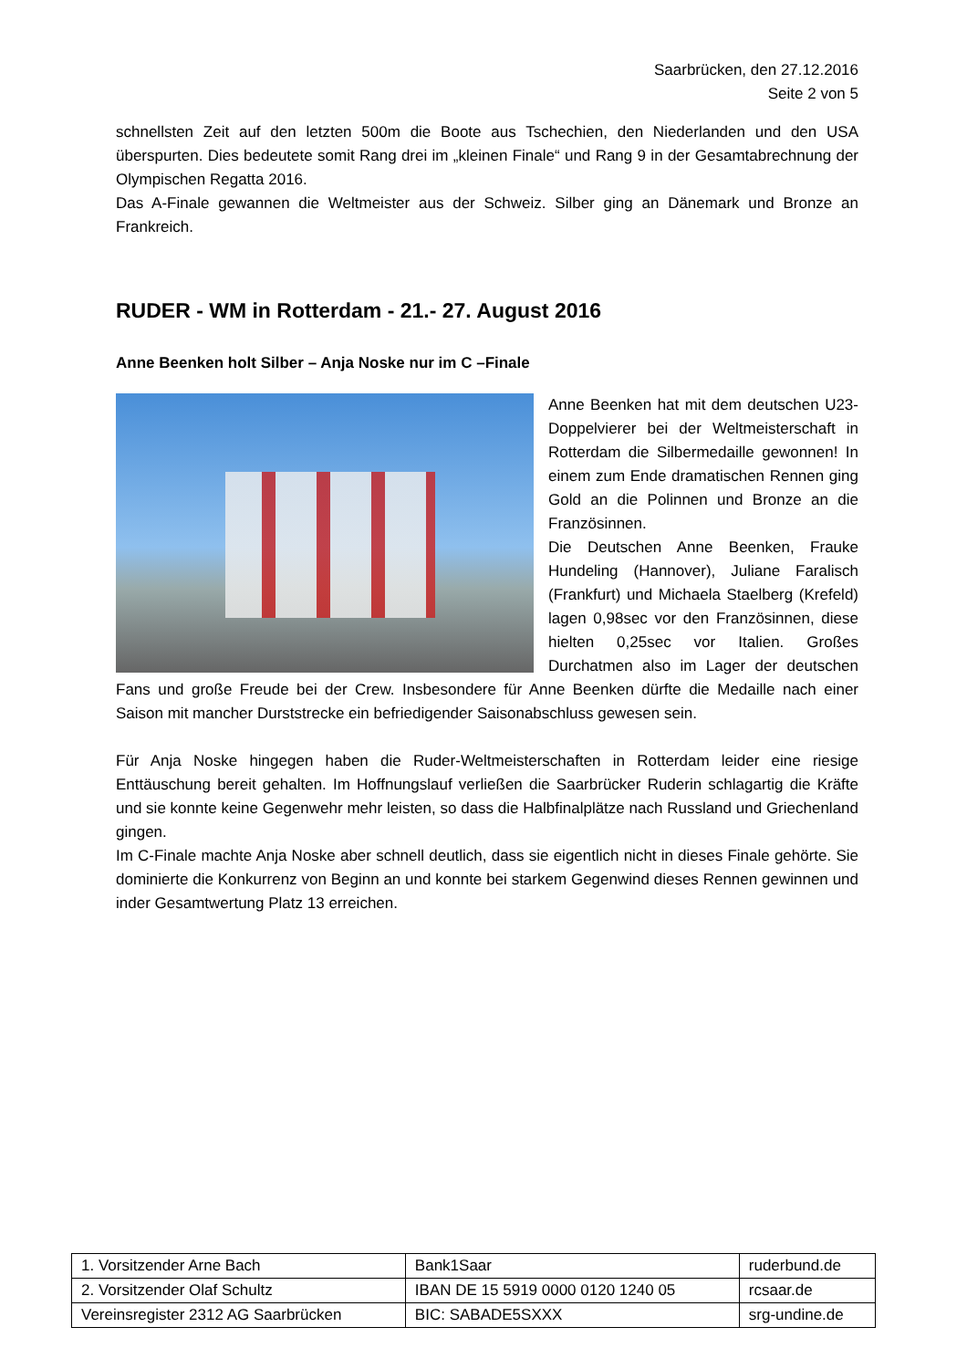Saarbrücken, den 27.12.2016
Seite 2 von 5
schnellsten Zeit auf den letzten 500m die Boote aus Tschechien, den Niederlanden und den USA überspurten. Dies bedeutete somit Rang drei im „kleinen Finale“ und Rang 9 in der Gesamtabrechnung der Olympischen Regatta 2016.
Das A-Finale gewannen die Weltmeister aus der Schweiz. Silber ging an Dänemark und Bronze an Frankreich.
RUDER - WM in Rotterdam - 21.- 27. August 2016
Anne Beenken holt Silber – Anja Noske nur im C –Finale
Anne Beenken hat mit dem deutschen U23-Doppelvierer bei der Weltmeisterschaft in Rotterdam die Silbermedaille gewonnen! In einem zum Ende dramatischen Rennen ging Gold an die Polinnen und Bronze an die Französinnen.
Die Deutschen Anne Beenken, Frauke Hundeling (Hannover), Juliane Faralisch (Frankfurt) und Michaela Staelberg (Krefeld) lagen 0,98sec vor den Französinnen, diese hielten 0,25sec vor Italien. Großes Durchatmen also im Lager der deutschen Fans und große Freude bei der Crew. Insbesondere für Anne Beenken dürfte die Medaille nach einer Saison mit mancher Durststrecke ein befriedigender Saisonabschluss gewesen sein.
Für Anja Noske hingegen haben die Ruder-Weltmeisterschaften in Rotterdam leider eine riesige Enttäuschung bereit gehalten. Im Hoffnungslauf verließen die Saarbrücker Ruderin schlagartig die Kräfte und sie konnte keine Gegenwehr mehr leisten, so dass die Halbfinalplätze nach Russland und Griechenland gingen.
Im C-Finale machte Anja Noske aber schnell deutlich, dass sie eigentlich nicht in dieses Finale gehörte. Sie dominierte die Konkurrenz von Beginn an und konnte bei starkem Gegenwind dieses Rennen gewinnen und inder Gesamtwertung Platz 13 erreichen.
| 1. Vorsitzender Arne Bach | Bank1Saar | ruderbund.de |
| 2. Vorsitzender Olaf Schultz | IBAN DE 15 5919 0000 0120 1240 05 | rcsaar.de |
| Vereinsregister 2312 AG Saarbrücken | BIC: SABADE5SXXX | srg-undine.de |